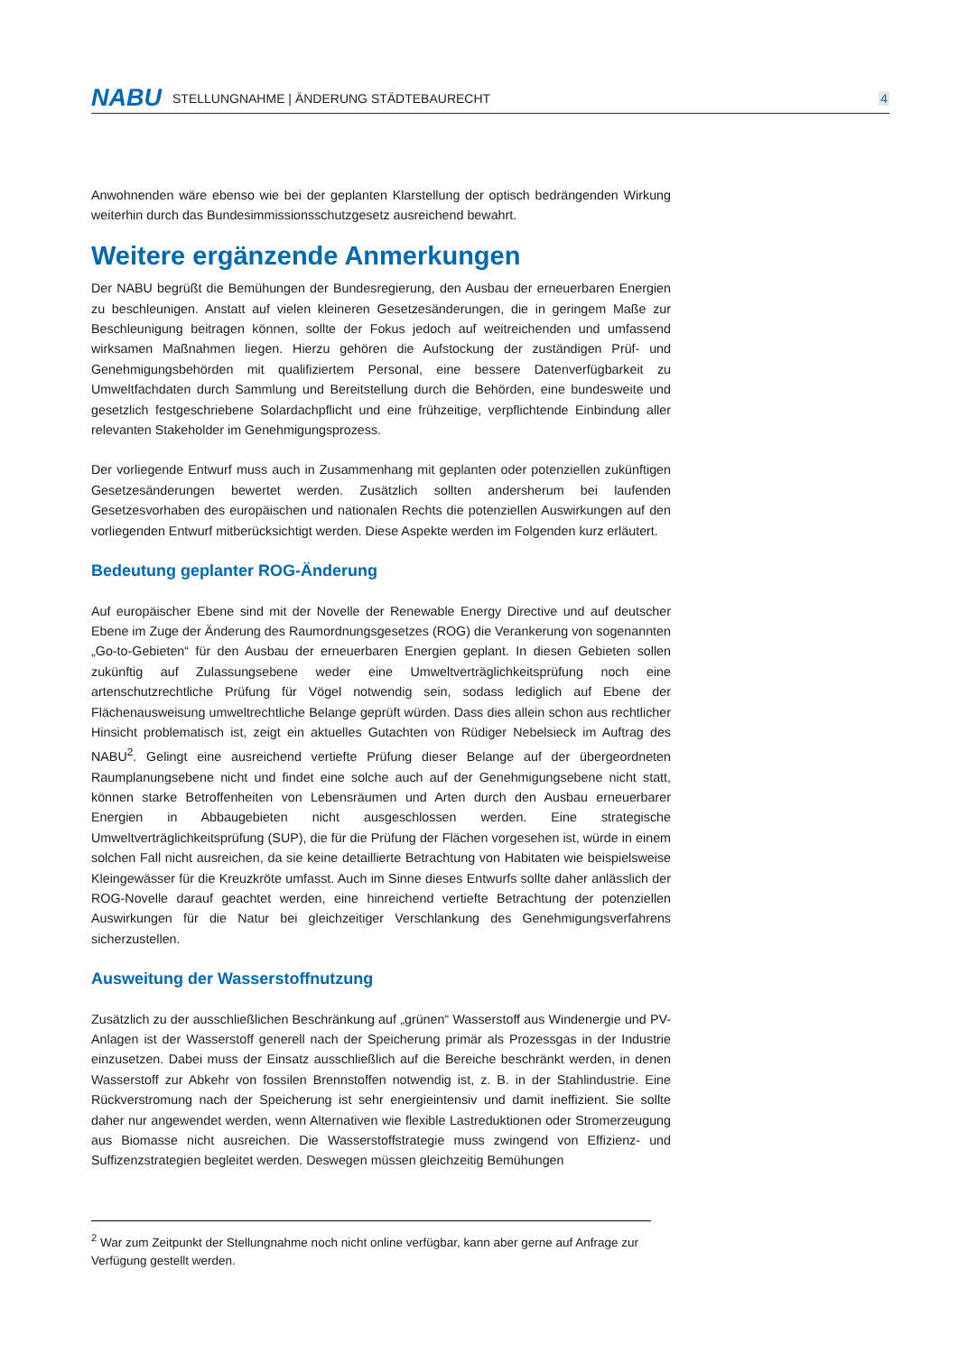NABU STELLUNGNAHME | ÄNDERUNG STÄDTEBAURECHT 4
Anwohnenden wäre ebenso wie bei der geplanten Klarstellung der optisch bedrängenden Wirkung weiterhin durch das Bundesimmissionsschutzgesetz ausreichend bewahrt.
Weitere ergänzende Anmerkungen
Der NABU begrüßt die Bemühungen der Bundesregierung, den Ausbau der erneuerbaren Energien zu beschleunigen. Anstatt auf vielen kleineren Gesetzesänderungen, die in geringem Maße zur Beschleunigung beitragen können, sollte der Fokus jedoch auf weitreichenden und umfassend wirksamen Maßnahmen liegen. Hierzu gehören die Aufstockung der zuständigen Prüf- und Genehmigungsbehörden mit qualifiziertem Personal, eine bessere Datenverfügbarkeit zu Umweltfachdaten durch Sammlung und Bereitstellung durch die Behörden, eine bundesweite und gesetzlich festgeschriebene Solardachpflicht und eine frühzeitige, verpflichtende Einbindung aller relevanten Stakeholder im Genehmigungsprozess.
Der vorliegende Entwurf muss auch in Zusammenhang mit geplanten oder potenziellen zukünftigen Gesetzesänderungen bewertet werden. Zusätzlich sollten andersherum bei laufenden Gesetzesvorhaben des europäischen und nationalen Rechts die potenziellen Auswirkungen auf den vorliegenden Entwurf mitberücksichtigt werden. Diese Aspekte werden im Folgenden kurz erläutert.
Bedeutung geplanter ROG-Änderung
Auf europäischer Ebene sind mit der Novelle der Renewable Energy Directive und auf deutscher Ebene im Zuge der Änderung des Raumordnungsgesetzes (ROG) die Verankerung von sogenannten „Go-to-Gebieten“ für den Ausbau der erneuerbaren Energien geplant. In diesen Gebieten sollen zukünftig auf Zulassungsebene weder eine Umweltverträglichkeitsprüfung noch eine artenschutzrechtliche Prüfung für Vögel notwendig sein, sodass lediglich auf Ebene der Flächenausweisung umweltrechtliche Belange geprüft würden. Dass dies allein schon aus rechtlicher Hinsicht problematisch ist, zeigt ein aktuelles Gutachten von Rüdiger Nebelsieck im Auftrag des NABU<sup>2</sup>. Gelingt eine ausreichend vertiefte Prüfung dieser Belange auf der übergeordneten Raumplanungsebene nicht und findet eine solche auch auf der Genehmigungsebene nicht statt, können starke Betroffenheiten von Lebensräumen und Arten durch den Ausbau erneuerbarer Energien in Abbaugebieten nicht ausgeschlossen werden. Eine strategische Umweltverträglichkeitsprüfung (SUP), die für die Prüfung der Flächen vorgesehen ist, würde in einem solchen Fall nicht ausreichen, da sie keine detaillierte Betrachtung von Habitaten wie beispielsweise Kleingewässer für die Kreuzkröte umfasst. Auch im Sinne dieses Entwurfs sollte daher anlässlich der ROG-Novelle darauf geachtet werden, eine hinreichend vertiefte Betrachtung der potenziellen Auswirkungen für die Natur bei gleichzeitiger Verschlankung des Genehmigungsverfahrens sicherzustellen.
Ausweitung der Wasserstoffnutzung
Zusätzlich zu der ausschließlichen Beschränkung auf „grünen“ Wasserstoff aus Windenergie und PV-Anlagen ist der Wasserstoff generell nach der Speicherung primär als Prozessgas in der Industrie einzusetzen. Dabei muss der Einsatz ausschließlich auf die Bereiche beschränkt werden, in denen Wasserstoff zur Abkehr von fossilen Brennstoffen notwendig ist, z. B. in der Stahlindustrie. Eine Rückverstromung nach der Speicherung ist sehr energieintensiv und damit ineffizient. Sie sollte daher nur angewendet werden, wenn Alternativen wie flexible Lastreduktionen oder Stromerzeugung aus Biomasse nicht ausreichen. Die Wasserstoffstrategie muss zwingend von Effizienz- und Suffizenzstrategien begleitet werden. Deswegen müssen gleichzeitig Bemühungen
<sup>2</sup> War zum Zeitpunkt der Stellungnahme noch nicht online verfügbar, kann aber gerne auf Anfrage zur Verfügung gestellt werden.